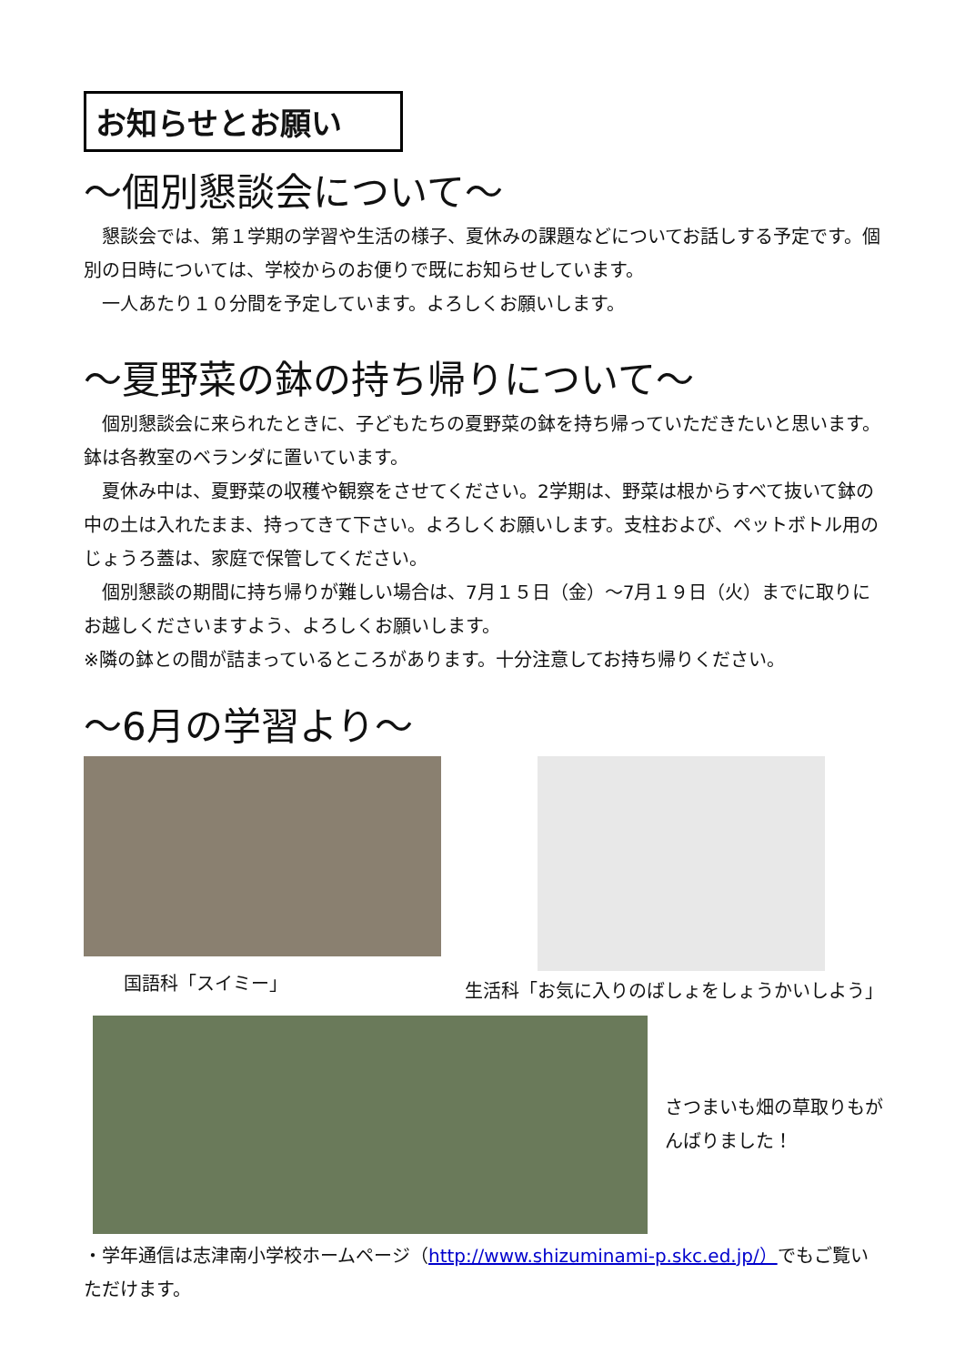お知らせとお願い
～個別懇談会について～
懇談会では、第１学期の学習や生活の様子、夏休みの課題などについてお話しする予定です。個別の日時については、学校からのお便りで既にお知らせしています。
一人あたり１０分間を予定しています。よろしくお願いします。
～夏野菜の鉢の持ち帰りについて～
個別懇談会に来られたときに、子どもたちの夏野菜の鉢を持ち帰っていただきたいと思います。鉢は各教室のベランダに置いています。
夏休み中は、夏野菜の収穫や観察をさせてください。2学期は、野菜は根からすべて抜いて鉢の中の土は入れたまま、持ってきて下さい。よろしくお願いします。支柱および、ペットボトル用のじょうろ蓋は、家庭で保管してください。
個別懇談の期間に持ち帰りが難しい場合は、7月１５日（金）～7月１９日（火）までに取りにお越しくださいますよう、よろしくお願いします。
※隣の鉢との間が詰まっているところがあります。十分注意してお持ち帰りください。
～6月の学習より～
国語科「スイミー」
生活科「お気に入りのばしょをしょうかいしよう」
さつまいも畑の草取りもがんばりました！
・学年通信は志津南小学校ホームページ（http://www.shizuminami-p.skc.ed.jp/）でもご覧いただけます。